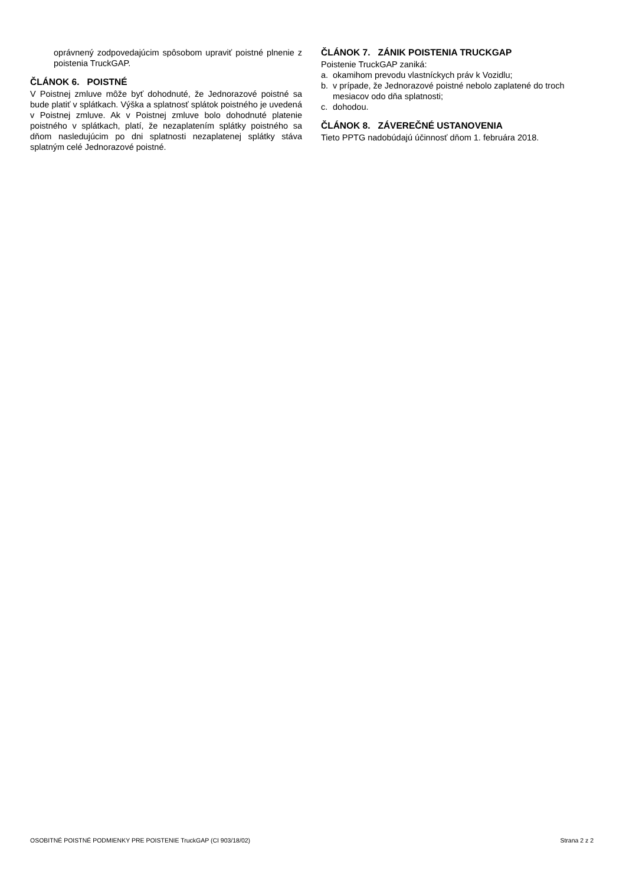oprávnený zodpovedajúcim spôsobom upraviť poistné plnenie z poistenia TruckGAP.
ČLÁNOK 6. POISTNÉ
V Poistnej zmluve môže byť dohodnuté, že Jednorazové poistné sa bude platiť v splátkach. Výška a splatnosť splátok poistného je uvedená v Poistnej zmluve. Ak v Poistnej zmluve bolo dohodnuté platenie poistného v splátkach, platí, že nezaplatením splátky poistného sa dňom nasledujúcim po dni splatnosti nezaplatenej splátky stáva splatným celé Jednorazové poistné.
ČLÁNOK 7. ZÁNIK POISTENIA TRUCKGAP
Poistenie TruckGAP zaniká:
a. okamihom prevodu vlastníckych práv k Vozidlu;
b. v prípade, že Jednorazové poistné nebolo zaplatené do troch mesiacov odo dňa splatnosti;
c. dohodou.
ČLÁNOK 8. ZÁVEREČNÉ USTANOVENIA
Tieto PPTG nadobúdajú účinnosť dňom 1. februára 2018.
OSOBITNÉ POISTNÉ PODMIENKY PRE POISTENIE TruckGAP (CI 903/18/02) Strana 2 z 2